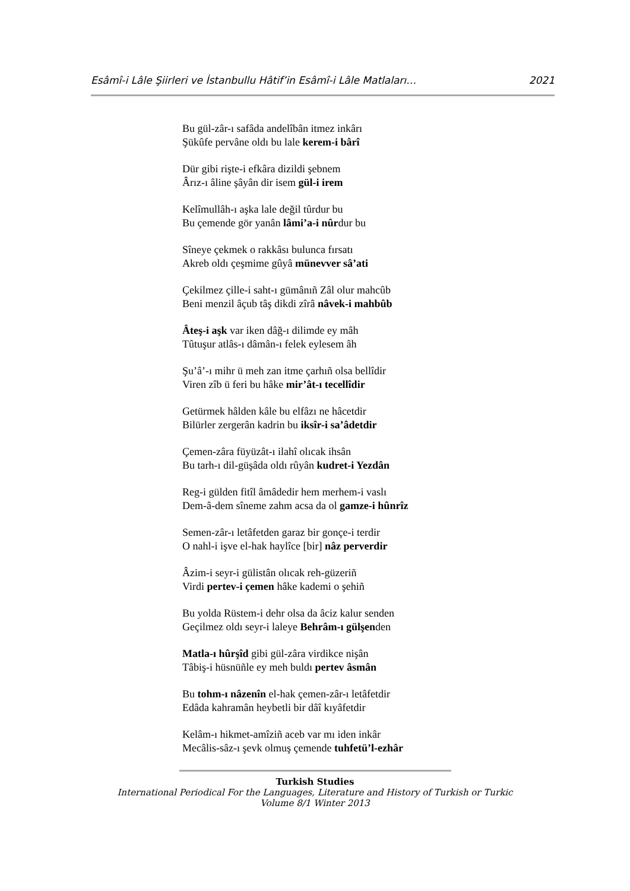Esâmî-i Lâle Şiirleri ve İstanbullu Hâtif’in Esâmî-i Lâle Matlaları… 2021
Bu gül-zâr-ı safâda andelîbân itmez inkârı
Şükûfe pervâne oldı bu lale kerem-i bârî
Dür gibi rişte-i efkâra dizildi şebnem
Ârız-ı âline şâyân dir isem gül-i irem
Kelîmullâh-ı aşka lale değil tûrdur bu
Bu çemende gör yanân lâmi’a-i nûrdur bu
Sîneye çekmek o rakkâsı bulunca fırsatı
Akreb oldı çeşmime gûyâ münevver sâ’ati
Çekilmez çille-i saht-ı gümânıñ Zâl olur mahcûb
Beni menzil âçub tâş dikdi zîrâ nâvek-i mahbûb
Âteş-i aşk var iken dâğ-ı dilimde ey mâh
Tûtuşur atlâs-ı dâmân-ı felek eylesem âh
Şu’â’-ı mihr ü meh zan itme çarhıñ olsa bellîdir
Viren zîb ü feri bu hâke mir’ât-ı tecellîdir
Getürmek hâlden kâle bu elfâzı ne hâcetdir
Bilürler zergerân kadrin bu iksîr-i sa’âdetdir
Çemen-zâra füyüzât-ı ilahî olıcak ihsân
Bu tarh-ı dil-güşâda oldı rûyân kudret-i Yezdân
Reg-i gülden fitîl âmâdedir hem merhem-i vaslı
Dem-â-dem sîneme zahm acsa da ol gamze-i hûnrîz
Semen-zâr-ı letâfetden garaz bir gonçe-i terdir
O nahl-i işve el-hak haylîce [bir] nâz perverdir
Âzim-i seyr-i gülistân olıcak reh-güzeriñ
Virdi pertev-i çemen hâke kademi o şehiñ
Bu yolda Rüstem-i dehr olsa da âciz kalur senden
Geçilmez oldı seyr-i laleye Behrâm-ı gülşenden
Matla-ı hûrşîd gibi gül-zâra virdikce nişân
Tâbiş-i hüsnüñle ey meh buldı pertev âsmân
Bu tohm-ı nâzenîn el-hak çemen-zâr-ı letâfetdir
Edâda kahramân heybetli bir dâî kıyâfetdir
Kelâm-ı hikmet-amîziñ aceb var mı iden inkâr
Mecâlis-sâz-ı şevk olmuş çemende tuhfetü’l-ezhâr
Turkish Studies
International Periodical For the Languages, Literature and History of Turkish or Turkic
Volume 8/1 Winter 2013